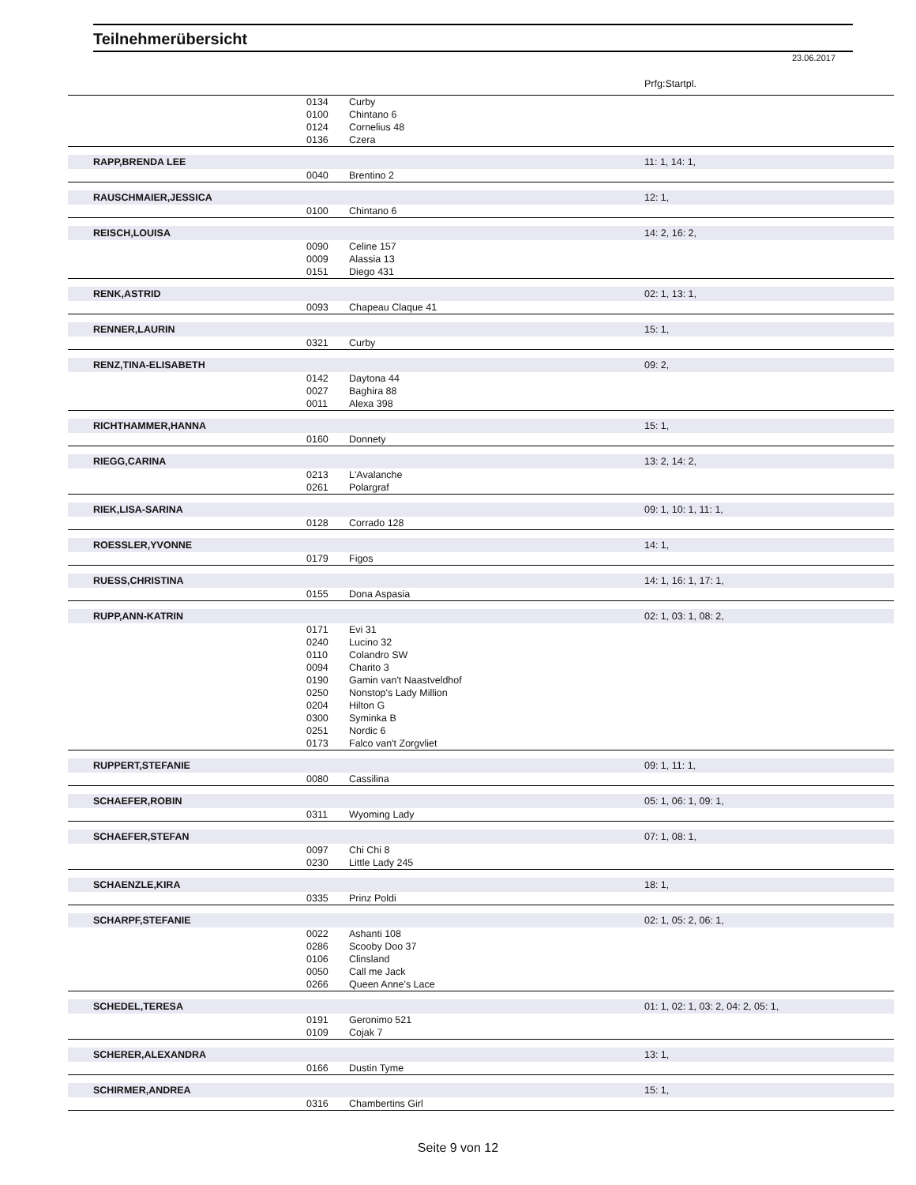Teilnehmerübersicht
23.06.2017
| | | | Prfg:Startpl. |
| | 0134 | Curby | |
| | 0100 | Chintano 6 | |
| | 0124 | Cornelius 48 | |
| | 0136 | Czera | |
| RAPP,BRENDA LEE | | | 11: 1, 14: 1, |
| | 0040 | Brentino 2 | |
| RAUSCHMAIER,JESSICA | | | 12: 1, |
| | 0100 | Chintano 6 | |
| REISCH,LOUISA | | | 14: 2, 16: 2, |
| | 0090 | Celine 157 | |
| | 0009 | Alassia 13 | |
| | 0151 | Diego 431 | |
| RENK,ASTRID | | | 02: 1, 13: 1, |
| | 0093 | Chapeau Claque 41 | |
| RENNER,LAURIN | | | 15: 1, |
| | 0321 | Curby | |
| RENZ,TINA-ELISABETH | | | 09: 2, |
| | 0142 | Daytona 44 | |
| | 0027 | Baghira 88 | |
| | 0011 | Alexa 398 | |
| RICHTHAMMER,HANNA | | | 15: 1, |
| | 0160 | Donnety | |
| RIEGG,CARINA | | | 13: 2, 14: 2, |
| | 0213 | L'Avalanche | |
| | 0261 | Polargraf | |
| RIEK,LISA-SARINA | | | 09: 1, 10: 1, 11: 1, |
| | 0128 | Corrado 128 | |
| ROESSLER,YVONNE | | | 14: 1, |
| | 0179 | Figos | |
| RUESS,CHRISTINA | | | 14: 1, 16: 1, 17: 1, |
| | 0155 | Dona Aspasia | |
| RUPP,ANN-KATRIN | | | 02: 1, 03: 1, 08: 2, |
| | 0171 | Evi 31 | |
| | 0240 | Lucino 32 | |
| | 0110 | Colandro SW | |
| | 0094 | Charito 3 | |
| | 0190 | Gamin van't Naastveldhof | |
| | 0250 | Nonstop's Lady Million | |
| | 0204 | Hilton G | |
| | 0300 | Syminka B | |
| | 0251 | Nordic 6 | |
| | 0173 | Falco van't Zorgvliet | |
| RUPPERT,STEFANIE | | | 09: 1, 11: 1, |
| | 0080 | Cassilina | |
| SCHAEFER,ROBIN | | | 05: 1, 06: 1, 09: 1, |
| | 0311 | Wyoming Lady | |
| SCHAEFER,STEFAN | | | 07: 1, 08: 1, |
| | 0097 | Chi Chi 8 | |
| | 0230 | Little Lady 245 | |
| SCHAENZLE,KIRA | | | 18: 1, |
| | 0335 | Prinz Poldi | |
| SCHARPF,STEFANIE | | | 02: 1, 05: 2, 06: 1, |
| | 0022 | Ashanti 108 | |
| | 0286 | Scooby Doo 37 | |
| | 0106 | Clinsland | |
| | 0050 | Call me Jack | |
| | 0266 | Queen Anne's Lace | |
| SCHEDEL,TERESA | | | 01: 1, 02: 1, 03: 2, 04: 2, 05: 1, |
| | 0191 | Geronimo 521 | |
| | 0109 | Cojak 7 | |
| SCHERER,ALEXANDRA | | | 13: 1, |
| | 0166 | Dustin Tyme | |
| SCHIRMER,ANDREA | | | 15: 1, |
| | 0316 | Chambertins Girl | |
Seite 9 von 12